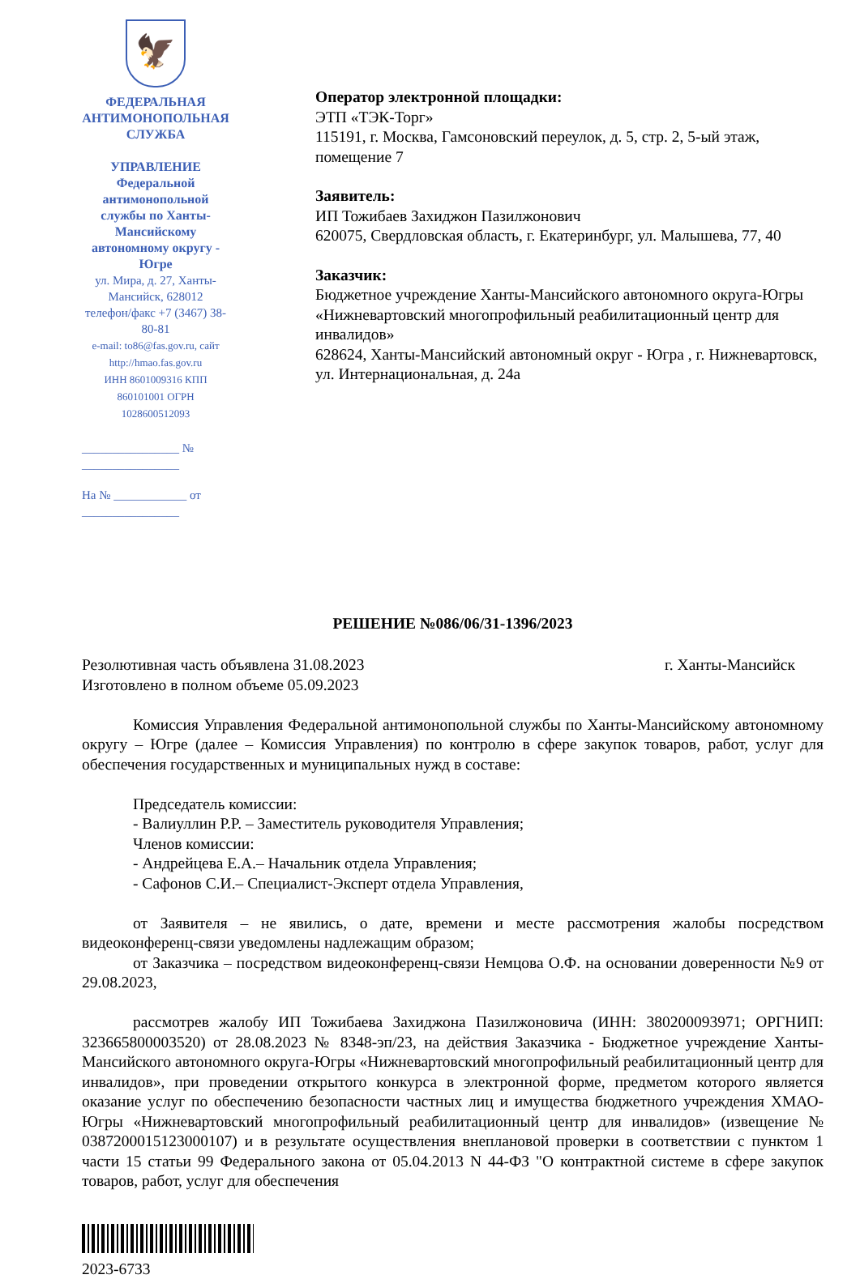🦅
ФЕДЕРАЛЬНАЯ
АНТИМОНОПОЛЬНАЯ СЛУЖБА
УПРАВЛЕНИЕ
Федеральной антимонопольной
службы по Ханты-Мансийскому
автономному округу - Югре
ул. Мира, д. 27, Ханты-Мансийск, 628012
телефон/факс +7 (3467) 38-80-81
e-mail: to86@fas.gov.ru, сайт http://hmao.fas.gov.ru
ИНН 8601009316 КПП 860101001 ОГРН 1028600512093
________________ № ________________
На № ____________ от ________________
Оператор электронной площадки:
ЭТП «ТЭК-Торг»
115191, г. Москва, Гамсоновский переулок, д. 5, стр. 2, 5-ый этаж, помещение 7
Заявитель:
ИП Тожибаев Захиджон Пазилжонович
620075, Свердловская область, г. Екатеринбург, ул. Малышева, 77, 40
Заказчик:
Бюджетное учреждение Ханты-Мансийского автономного округа-Югры «Нижневартовский многопрофильный реабилитационный центр для инвалидов»
628624, Ханты-Мансийский автономный округ - Югра , г. Нижневартовск, ул. Интернациональная, д. 24а
РЕШЕНИЕ №086/06/31-1396/2023
Резолютивная часть объявлена 31.08.2023 г. Ханты-Мансийск
Изготовлено в полном объеме 05.09.2023
Комиссия Управления Федеральной антимонопольной службы по Ханты-Мансийскому автономному округу – Югре (далее – Комиссия Управления) по контролю в сфере закупок товаров, работ, услуг для обеспечения государственных и муниципальных нужд в составе:
Председатель комиссии:
- Валиуллин Р.Р. – Заместитель руководителя Управления;
Членов комиссии:
- Андрейцева Е.А.– Начальник отдела Управления;
- Сафонов С.И.– Специалист-Эксперт отдела Управления,
от Заявителя – не явились, о дате, времени и месте рассмотрения жалобы посредством видеоконференц-связи уведомлены надлежащим образом;
от Заказчика – посредством видеоконференц-связи Немцова О.Ф. на основании доверенности №9 от 29.08.2023,
рассмотрев жалобу ИП Тожибаева Захиджона Пазилжоновича (ИНН: 380200093971; ОРГНИП: 323665800003520) от 28.08.2023 № 8348-эп/23, на действия Заказчика - Бюджетное учреждение Ханты-Мансийского автономного округа-Югры «Нижневартовский многопрофильный реабилитационный центр для инвалидов», при проведении открытого конкурса в электронной форме, предметом которого является оказание услуг по обеспечению безопасности частных лиц и имущества бюджетного учреждения ХМАО-Югры «Нижневартовский многопрофильный реабилитационный центр для инвалидов» (извещение № 0387200015123000107) и в результате осуществления внеплановой проверки в соответствии с пунктом 1 части 15 статьи 99 Федерального закона от 05.04.2013 N 44-ФЗ "О контрактной системе в сфере закупок товаров, работ, услуг для обеспечения
2023-6733